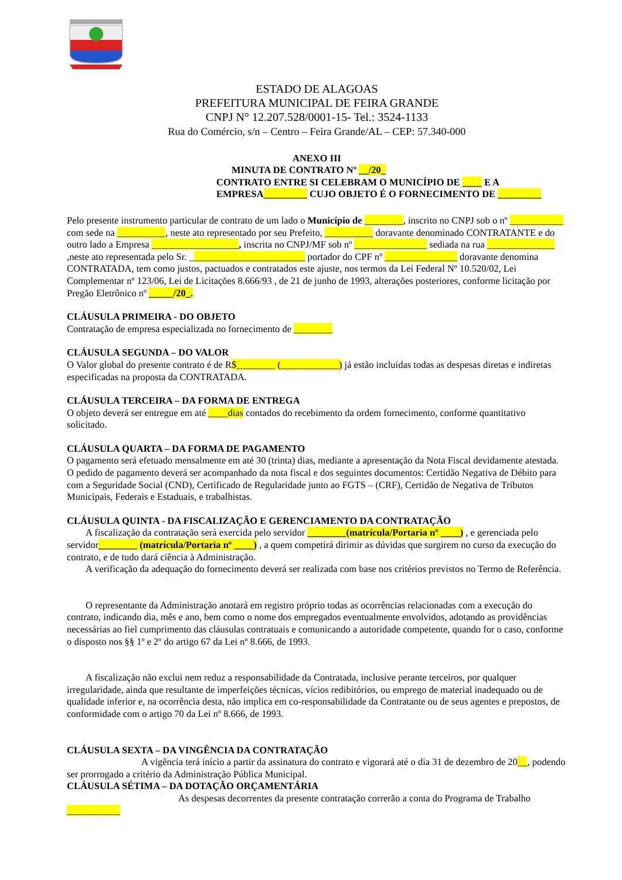ESTADO DE ALAGOAS
PREFEITURA MUNICIPAL DE FEIRA GRANDE
CNPJ N° 12.207.528/0001-15- Tel.: 3524-1133
Rua do Comércio, s/n – Centro – Feira Grande/AL – CEP: 57.340-000
ANEXO III
MINUTA DE CONTRATO Nº __/20_
CONTRATO ENTRE SI CELEBRAM O MUNICÍPIO DE ____ E A EMPRESA_________ CUJO OBJETO É O FORNECIMENTO DE _________
Pelo presente instrumento particular de contrato de um lado o Município de ________, inscrito no CNPJ sob o nº ___________ com sede na __________, neste ato representado por seu Prefeito, __________ doravante denominado CONTRATANTE e do outro lado a Empresa __________________, inscrita no CNPJ/MF sob nº _______________ sediada na rua ______________ ,neste ato representada pelo Sr. ________________________ portador do CPF nº _______________ doravante denomina CONTRATADA, tem como justos, pactuados e contratados este ajuste, nos termos da Lei Federal Nº 10.520/02, Lei Complementar nº 123/06, Lei de Licitações 8.666/93 , de 21 de junho de 1993, alterações posteriores, conforme licitação por Pregão Eletrônico nº _____/20_.
CLÁUSULA PRIMEIRA - DO OBJETO
Contratação de empresa especializada no fornecimento de ________
CLÁUSULA SEGUNDA – DO VALOR
O Valor global do presente contrato é de R$________ (____________) já estão incluídas todas as despesas diretas e indiretas especificadas na proposta da CONTRATADA.
CLÁUSULA TERCEIRA – DA FORMA DE ENTREGA
O objeto deverá ser entregue em até ____dias contados do recebimento da ordem fornecimento, conforme quantitativo solicitado.
CLÁUSULA QUARTA – DA FORMA DE PAGAMENTO
O pagamento será efetuado mensalmente em até 30 (trinta) dias, mediante a apresentação da Nota Fiscal devidamente atestada.
O pedido de pagamento deverá ser acompanhado da nota fiscal e dos seguintes documentos: Certidão Negativa de Débito para com a Seguridade Social (CND), Certificado de Regularidade junto ao FGTS – (CRF), Certidão de Negativa de Tributos Municipais, Federais e Estaduais, e trabalhistas.
CLÁUSULA QUINTA - DA FISCALIZAÇÃO E GERENCIAMENTO DA CONTRATAÇÃO
A fiscalização da contratação será exercida pelo servidor ________(matrícula/Portaria nº ____) , e gerenciada pelo servidor________ (matrícula/Portaria nº ____) , a quem competirá dirimir as dúvidas que surgirem no curso da execução do contrato, e de tudo dará ciência à Administração.
A verificação da adequação do fornecimento deverá ser realizada com base nos critérios previstos no Termo de Referência.
O representante da Administração anotará em registro próprio todas as ocorrências relacionadas com a execução do contrato, indicando dia, mês e ano, bem como o nome dos empregados eventualmente envolvidos, adotando as providências necessárias ao fiel cumprimento das cláusulas contratuais e comunicando a autoridade competente, quando for o caso, conforme o disposto nos §§ 1º e 2º do artigo 67 da Lei nº 8.666, de 1993.
A fiscalização não exclui nem reduz a responsabilidade da Contratada, inclusive perante terceiros, por qualquer irregularidade, ainda que resultante de imperfeições técnicas, vícios redibitórios, ou emprego de material inadequado ou de qualidade inferior e, na ocorrência desta, não implica em co-responsabilidade da Contratante ou de seus agentes e prepostos, de conformidade com o artigo 70 da Lei nº 8.666, de 1993.
CLÁUSULA SEXTA – DA VINGÊNCIA DA CONTRATAÇÃO
A vigência terá início a partir da assinatura do contrato e vigorará até o dia 31 de dezembro de 20__, podendo ser prorrogado a critério da Administração Pública Municipal.
CLÁUSULA SÉTIMA – DA DOTAÇÃO ORÇAMENTÁRIA
As despesas decorrentes da presente contratação correrão a conta do Programa de Trabalho
___________